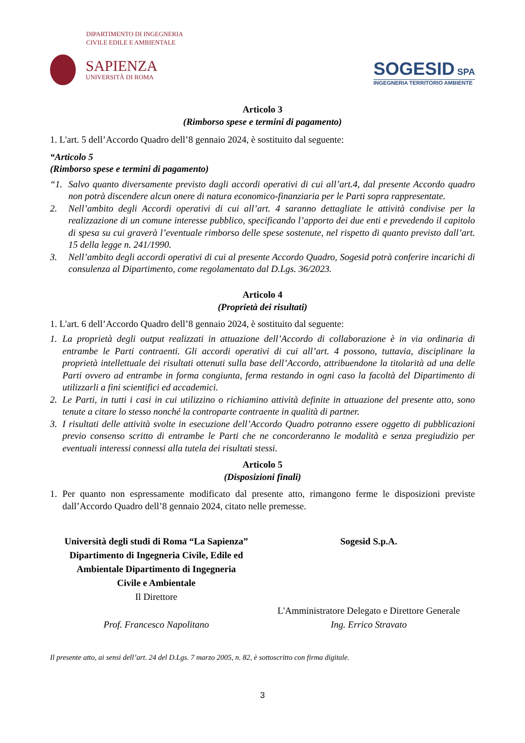DIPARTIMENTO DI INGEGNERIA
CIVILE EDILE E AMBIENTALE
SAPIENZA
UNIVERSITÀ DI ROMA
SOGESID SPA
INGEGNERIA TERRITORIO AMBIENTE
Articolo 3
(Rimborso spese e termini di pagamento)
1. L'art. 5 dell’Accordo Quadro dell’8 gennaio 2024, è sostituito dal seguente:
“Articolo 5
(Rimborso spese e termini di pagamento)
“1. Salvo quanto diversamente previsto dagli accordi operativi di cui all’art.4, dal presente Accordo quadro non potrà discendere alcun onere di natura economico-finanziaria per le Parti sopra rappresentate.
2. Nell’ambito degli Accordi operativi di cui all’art. 4 saranno dettagliate le attività condivise per la realizzazione di un comune interesse pubblico, specificando l’apporto dei due enti e prevedendo il capitolo di spesa su cui graverà l’eventuale rimborso delle spese sostenute, nel rispetto di quanto previsto dall’art. 15 della legge n. 241/1990.
3. Nell’ambito degli accordi operativi di cui al presente Accordo Quadro, Sogesid potrà conferire incarichi di consulenza al Dipartimento, come regolamentato dal D.Lgs. 36/2023.
Articolo 4
(Proprietà dei risultati)
1. L'art. 6 dell’Accordo Quadro dell’8 gennaio 2024, è sostituito dal seguente:
1. La proprietà degli output realizzati in attuazione dell’Accordo di collaborazione è in via ordinaria di entrambe le Parti contraenti. Gli accordi operativi di cui all’art. 4 possono, tuttavia, disciplinare la proprietà intellettuale dei risultati ottenuti sulla base dell’Accordo, attribuendone la titolarità ad una delle Parti ovvero ad entrambe in forma congiunta, ferma restando in ogni caso la facoltà del Dipartimento di utilizzarli a fini scientifici ed accademici.
2. Le Parti, in tutti i casi in cui utilizzino o richiamino attività definite in attuazione del presente atto, sono tenute a citare lo stesso nonché la controparte contraente in qualità di partner.
3. I risultati delle attività svolte in esecuzione dell’Accordo Quadro potranno essere oggetto di pubblicazioni previo consenso scritto di entrambe le Parti che ne concorderanno le modalità e senza pregiudizio per eventuali interessi connessi alla tutela dei risultati stessi.
Articolo 5
(Disposizioni finali)
1. Per quanto non espressamente modificato dal presente atto, rimangono ferme le disposizioni previste dall’Accordo Quadro dell’8 gennaio 2024, citato nelle premesse.
Università degli studi di Roma “La Sapienza”
Dipartimento di Ingegneria Civile, Edile ed
Ambientale Dipartimento di Ingegneria
Civile e Ambientale
Il Direttore
Prof. Francesco Napolitano
Sogesid S.p.A.
L'Amministratore Delegato e Direttore Generale
Ing. Errico Stravato
Il presente atto, ai sensi dell’art. 24 del D.Lgs. 7 marzo 2005, n. 82, è sottoscritto con firma digitale.
3